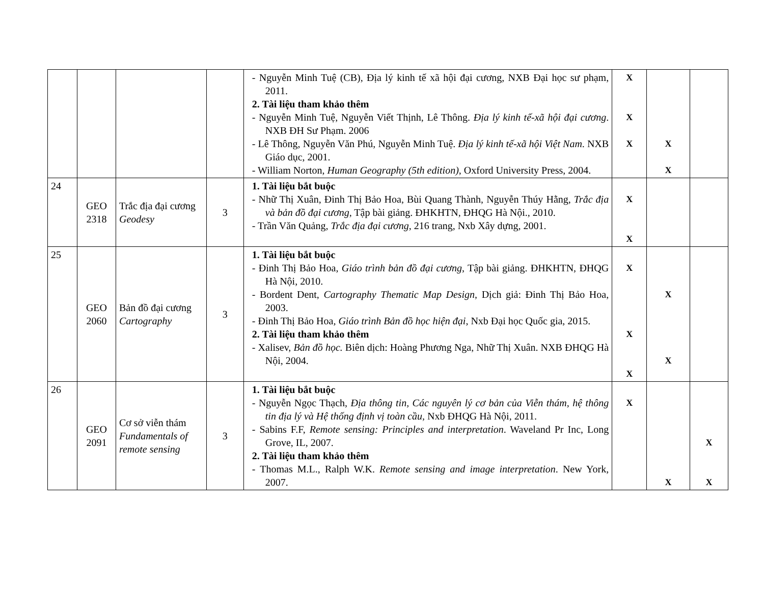| | | | | - Nguyễn Minh Tuệ (CB), Địa lý kinh tế xã hội đại cương, NXB Đại học sư phạm, 2011. 2. Tài liệu tham khảo thêm - Nguyễn Minh Tuệ, Nguyễn Viết Thịnh, Lê Thông. Địa lý kinh tế-xã hội đại cương . NXB ĐH Sư Phạm. 2006 - Lê Thông, Nguyễn Văn Phú, Nguyễn Minh Tuệ. Địa lý kinh tế-xã hội Việt Nam . NXB Giáo dục, 2001. - William Norton, Human Geography (5th edition) , Oxford University Press, 2004. | X X X | X X | |
| 24 | GEO 2318 | Trắc địa đại cương Geodesy | 3 | 1. Tài liệu bắt buộc - Nhữ Thị Xuân, Đinh Thị Bảo Hoa, Bùi Quang Thành, Nguyễn Thúy Hằng, Trắc địa và bản đồ đại cương , Tập bài giảng. ĐHKHTN, ĐHQG Hà Nội., 2010. - Trần Văn Quảng, Trắc địa đại cương , 216 trang, Nxb Xây dựng, 2001. | X X | | |
| 25 | GEO 2060 | Bản đồ đại cương Cartography | 3 | 1. Tài liệu bắt buộc - Đinh Thị Bảo Hoa, Giáo trình bản đồ đại cương , Tập bài giảng. ĐHKHTN, ĐHQG Hà Nội, 2010. - Bordent Dent, Cartography Thematic Map Design , Dịch giả: Đinh Thị Bảo Hoa, 2003. - Đinh Thị Bảo Hoa , Giáo trình Bản đồ học hiện đại , Nxb Đại học Quốc gia, 2015. 2. Tài liệu tham khảo thêm - Xalisev, Bản đồ học. Biên dịch: Hoàng Phương Nga, Nhữ Thị Xuân. NXB ĐHQG Hà Nội, 2004. | X X X | X X | |
| 26 | GEO 2091 | Cơ sở viễn thám Fundamentals of remote sensing | 3 | 1. Tài liệu bắt buộc - Nguyễn Ngọc Thạch, Địa thông tin, Các nguyên lý cơ bản của Viễn thám, hệ thông tin địa lý và Hệ thống định vị toàn cầu , Nxb ĐHQG Hà Nội, 2011. - Sabins F.F, Remote sensing: Principles and interpretation . Waveland Pr Inc, Long Grove, IL, 2007. 2. Tài liệu tham khảo thêm - Thomas M.L., Ralph W.K. Remote sensing and image interpretation . New York, 2007. | X | X | X X |